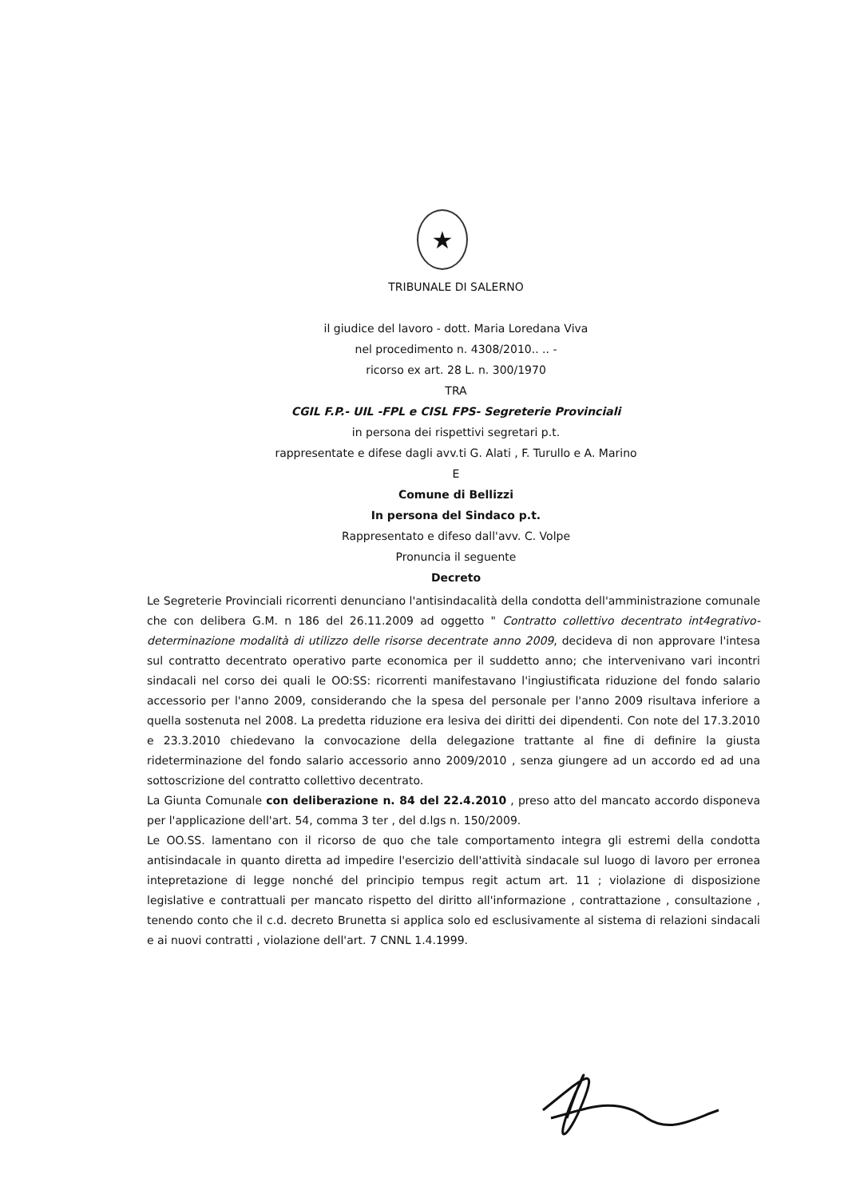★
TRIBUNALE DI SALERNO
il giudice del lavoro - dott. Maria Loredana Viva
nel procedimento n. 4308/2010.. .. -
ricorso ex art. 28 L. n. 300/1970
TRA
CGIL F.P.- UIL -FPL e CISL FPS- Segreterie Provinciali
in persona dei rispettivi segretari p.t.
rappresentate e difese dagli avv.ti G. Alati , F. Turullo e A. Marino
E
Comune di Bellizzi
In persona del Sindaco p.t.
Rappresentato e difeso dall'avv. C. Volpe
Pronuncia il seguente
Decreto
Le Segreterie Provinciali ricorrenti denunciano l'antisindacalità della condotta dell'amministrazione comunale che con delibera G.M. n 186 del 26.11.2009 ad oggetto " Contratto collettivo decentrato int4egrativo- determinazione modalità di utilizzo delle risorse decentrate anno 2009, decideva di non approvare l'intesa sul contratto decentrato operativo parte economica per il suddetto anno; che intervenivano vari incontri sindacali nel corso dei quali le OO:SS: ricorrenti manifestavano l'ingiustificata riduzione del fondo salario accessorio per l'anno 2009, considerando che la spesa del personale per l'anno 2009 risultava inferiore a quella sostenuta nel 2008. La predetta riduzione era lesiva dei diritti dei dipendenti. Con note del 17.3.2010 e 23.3.2010 chiedevano la convocazione della delegazione trattante al fine di definire la giusta rideterminazione del fondo salario accessorio anno 2009/2010 , senza giungere ad un accordo ed ad una sottoscrizione del contratto collettivo decentrato.
La Giunta Comunale con deliberazione n. 84 del 22.4.2010 , preso atto del mancato accordo disponeva per l'applicazione dell'art. 54, comma 3 ter , del d.lgs n. 150/2009.
Le OO.SS. lamentano con il ricorso de quo che tale comportamento integra gli estremi della condotta antisindacale in quanto diretta ad impedire l'esercizio dell'attività sindacale sul luogo di lavoro per erronea intepretazione di legge nonché del principio tempus regit actum art. 11 ; violazione di disposizione legislative e contrattuali per mancato rispetto del diritto all'informazione , contrattazione , consultazione , tenendo conto che il c.d. decreto Brunetta si applica solo ed esclusivamente al sistema di relazioni sindacali e ai nuovi contratti , violazione dell'art. 7 CNNL 1.4.1999.